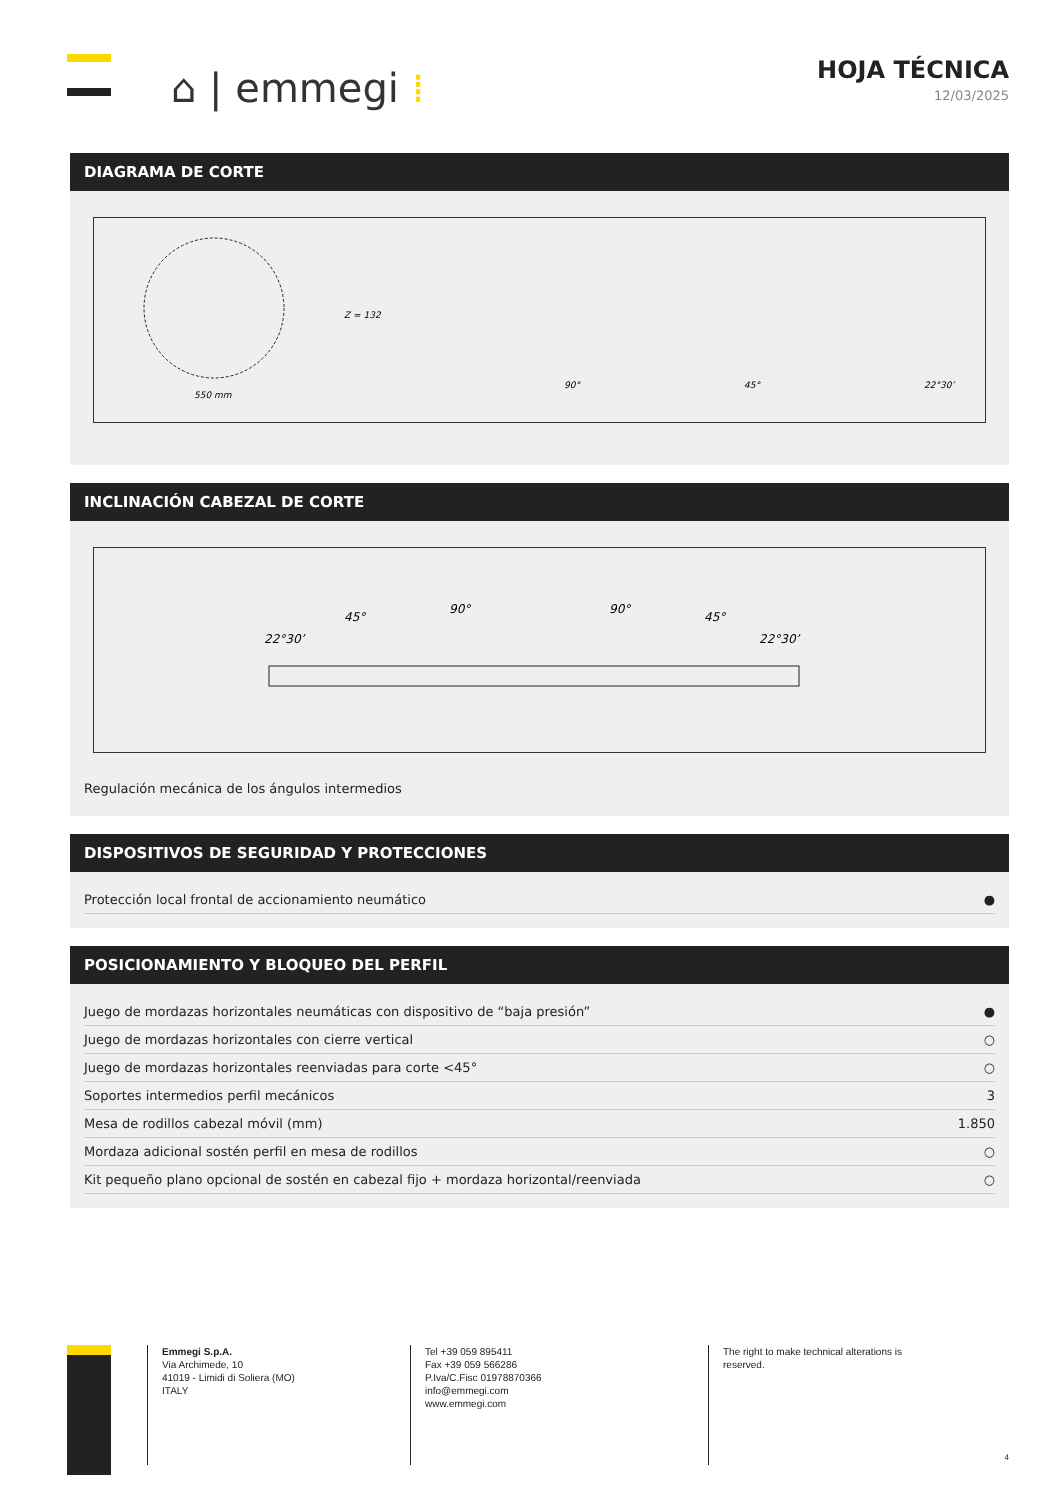⌂ | emmegi ⁞
HOJA TÉCNICA
12/03/2025
DIAGRAMA DE CORTE
550 mm
Z = 132
90°
45°
22°30’
INCLINACIÓN CABEZAL DE CORTE
22°30’
45°
90°
90°
45°
22°30’
Regulación mecánica de los ángulos intermedios
DISPOSITIVOS DE SEGURIDAD Y PROTECCIONES
| Protección local frontal de accionamiento neumático | ● |
POSICIONAMIENTO Y BLOQUEO DEL PERFIL
| Juego de mordazas horizontales neumáticas con dispositivo de “baja presión” | ● |
| Juego de mordazas horizontales con cierre vertical | ○ |
| Juego de mordazas horizontales reenviadas para corte <45° | ○ |
| Soportes intermedios perfil mecánicos | 3 |
| Mesa de rodillos cabezal móvil (mm) | 1.850 |
| Mordaza adicional sostén perfil en mesa de rodillos | ○ |
| Kit pequeño plano opcional de sostén en cabezal fijo + mordaza horizontal/reenviada | ○ |
Emmegi S.p.A.
Via Archimede, 10
41019 - Limidi di Soliera (MO)
ITALY
Tel +39 059 895411
Fax +39 059 566286
P.Iva/C.Fisc 01978870366
info@emmegi.com
www.emmegi.com
The right to make technical alterations is
reserved.
4